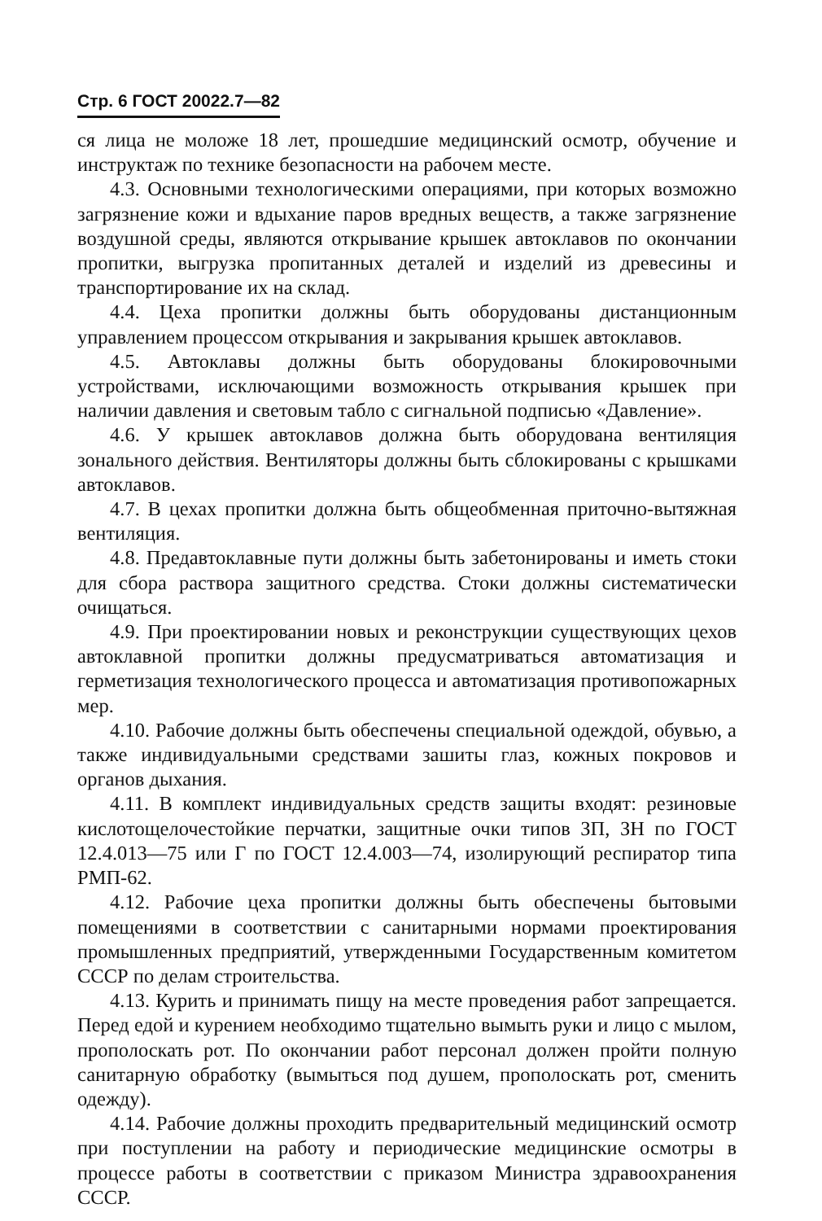Стр. 6 ГОСТ 20022.7—82
ся лица не моложе 18 лет, прошедшие медицинский осмотр, обучение и инструктаж по технике безопасности на рабочем месте.
4.3. Основными технологическими операциями, при которых возможно загрязнение кожи и вдыхание паров вредных веществ, а также загрязнение воздушной среды, являются открывание крышек автоклавов по окончании пропитки, выгрузка пропитанных деталей и изделий из древесины и транспортирование их на склад.
4.4. Цеха пропитки должны быть оборудованы дистанционным управлением процессом открывания и закрывания крышек автоклавов.
4.5. Автоклавы должны быть оборудованы блокировочными устройствами, исключающими возможность открывания крышек при наличии давления и световым табло с сигнальной подписью «Давление».
4.6. У крышек автоклавов должна быть оборудована вентиляция зонального действия. Вентиляторы должны быть сблокированы с крышками автоклавов.
4.7. В цехах пропитки должна быть общеобменная приточно-вытяжная вентиляция.
4.8. Предавтоклавные пути должны быть забетонированы и иметь стоки для сбора раствора защитного средства. Стоки должны систематически очищаться.
4.9. При проектировании новых и реконструкции существующих цехов автоклавной пропитки должны предусматриваться автоматизация и герметизация технологического процесса и автоматизация противопожарных мер.
4.10. Рабочие должны быть обеспечены специальной одеждой, обувью, а также индивидуальными средствами зашиты глаз, кожных покровов и органов дыхания.
4.11. В комплект индивидуальных средств защиты входят: резиновые кислотощелочестойкие перчатки, защитные очки типов ЗП, ЗН по ГОСТ 12.4.013—75 или Г по ГОСТ 12.4.003—74, изолирующий респиратор типа РМП-62.
4.12. Рабочие цеха пропитки должны быть обеспечены бытовыми помещениями в соответствии с санитарными нормами проектирования промышленных предприятий, утвержденными Государственным комитетом СССР по делам строительства.
4.13. Курить и принимать пищу на месте проведения работ запрещается. Перед едой и курением необходимо тщательно вымыть руки и лицо с мылом, прополоскать рот. По окончании работ персонал должен пройти полную санитарную обработку (вымыться под душем, прополоскать рот, сменить одежду).
4.14. Рабочие должны проходить предварительный медицинский осмотр при поступлении на работу и периодические медицинские осмотры в процессе работы в соответствии с приказом Министра здравоохранения СССР.